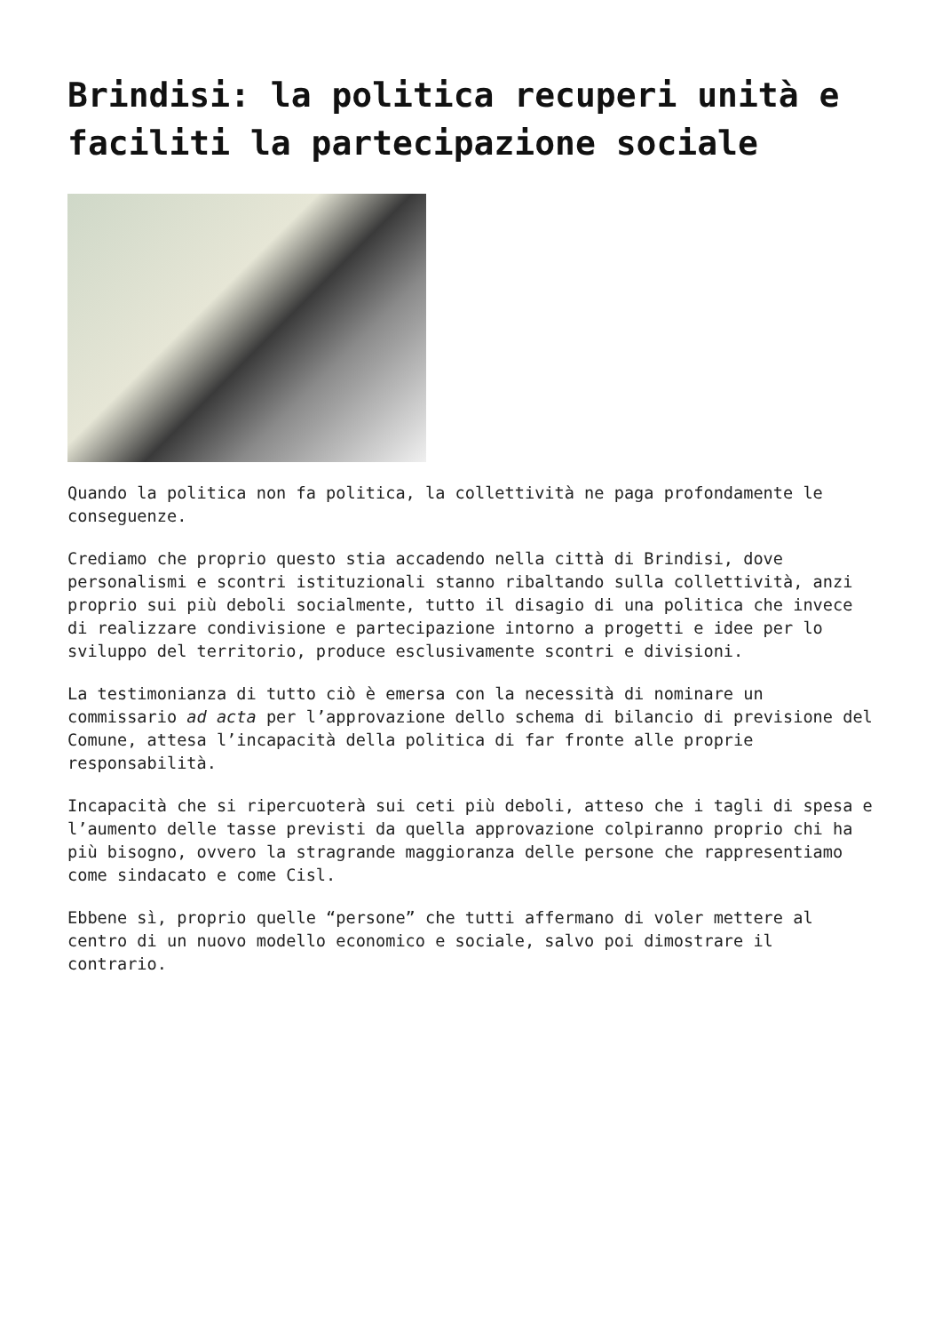Brindisi: la politica recuperi unità e faciliti la partecipazione sociale
Quando la politica non fa politica, la collettività ne paga profondamente le conseguenze.
Crediamo che proprio questo stia accadendo nella città di Brindisi, dove personalismi e scontri istituzionali stanno ribaltando sulla collettività, anzi proprio sui più deboli socialmente, tutto il disagio di una politica che invece di realizzare condivisione e partecipazione intorno a progetti e idee per lo sviluppo del territorio, produce esclusivamente scontri e divisioni.
La testimonianza di tutto ciò è emersa con la necessità di nominare un commissario ad acta per l’approvazione dello schema di bilancio di previsione del Comune, attesa l’incapacità della politica di far fronte alle proprie responsabilità.
Incapacità che si ripercuoterà sui ceti più deboli, atteso che i tagli di spesa e l’aumento delle tasse previsti da quella approvazione colpiranno proprio chi ha più bisogno, ovvero la stragrande maggioranza delle persone che rappresentiamo come sindacato e come Cisl.
Ebbene sì, proprio quelle “persone” che tutti affermano di voler mettere al centro di un nuovo modello economico e sociale, salvo poi dimostrare il contrario.